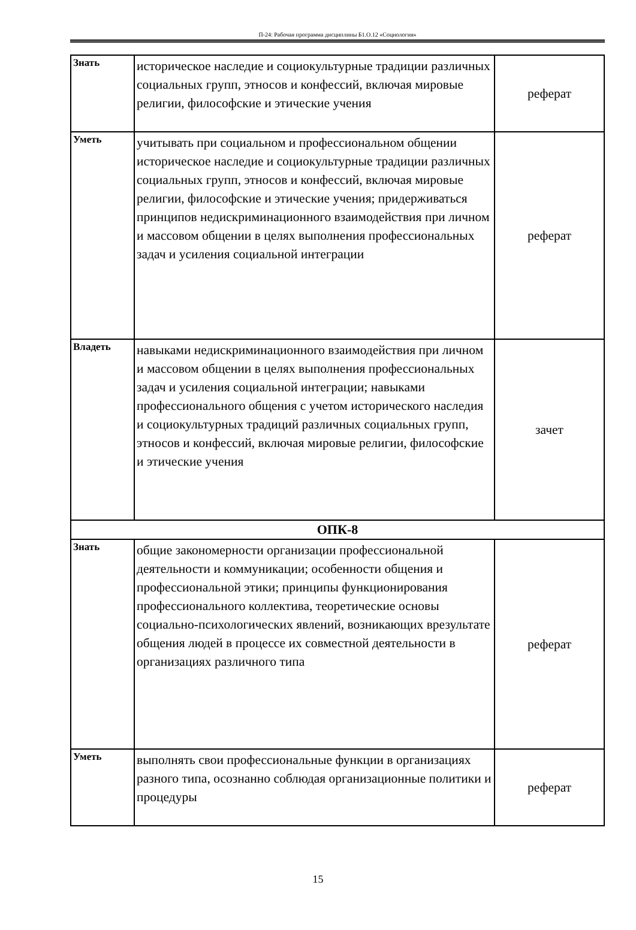П-24: Рабочая программа дисциплины Б1.О.12 «Социология»
| Знать | историческое наследие и социокультурные традиции различных социальных групп, этносов и конфессий, включая мировые религии, философские и этические учения | реферат |
| Уметь | учитывать при социальном и профессиональном общении историческое наследие и социокультурные традиции различных социальных групп, этносов и конфессий, включая мировые религии, философские и этические учения; придерживаться принципов недискриминационного взаимодействия при личном и массовом общении в целях выполнения профессиональных задач и усиления социальной интеграции | реферат |
| Владеть | навыками недискриминационного взаимодействия при личном и массовом общении в целях выполнения профессиональных задач и усиления социальной интеграции; навыками профессионального общения с учетом исторического наследия и социокультурных традиций различных социальных групп, этносов и конфессий, включая мировые религии, философские и этические учения | зачет |
| ОПК-8 | | |
| Знать | общие закономерности организации профессиональной деятельности и коммуникации; особенности общения и профессиональной этики; принципы функционирования профессионального коллектива, теоретические основы социально-психологических явлений, возникающих врезультате общения людей в процессе их совместной деятельности в организациях различного типа | реферат |
| Уметь | выполнять свои профессиональные функции в организациях разного типа, осознанно соблюдая организационные политики и процедуры | реферат |
15